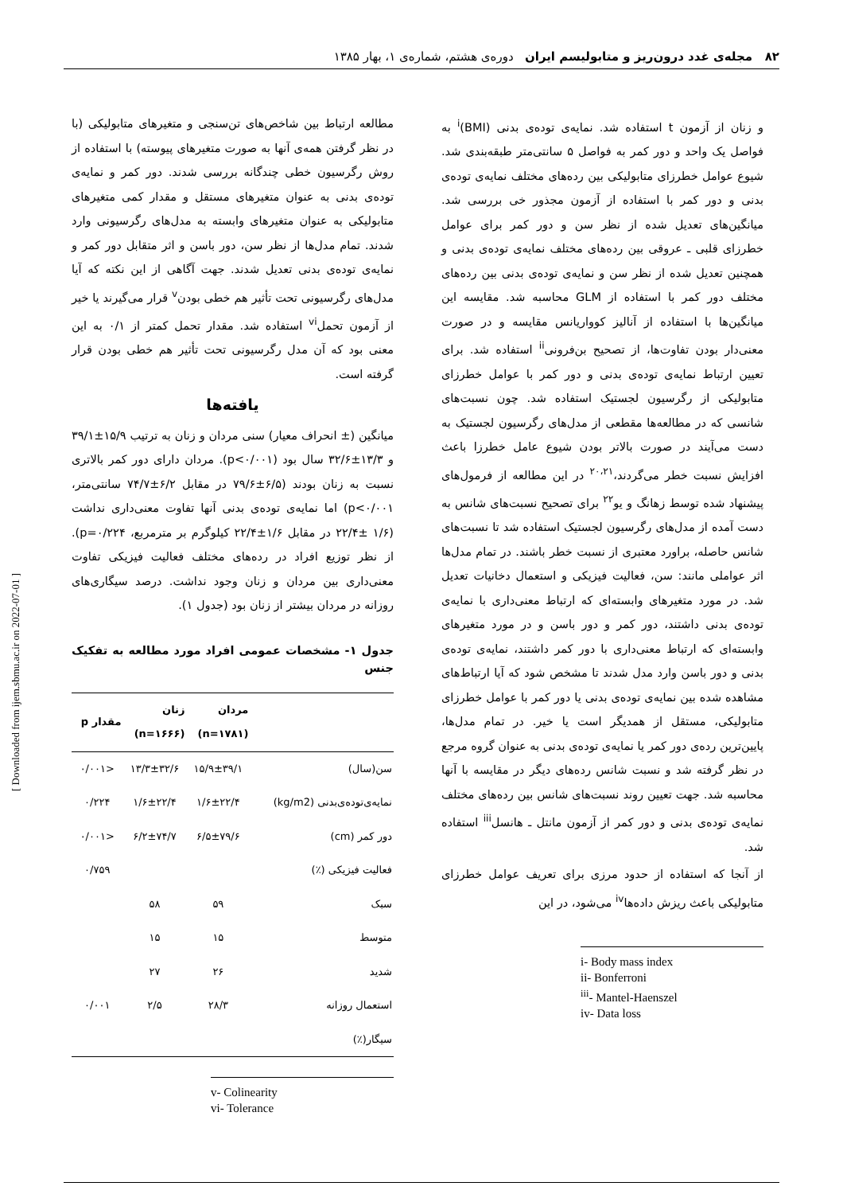۸۲ مجله‌ی غدد درون‌ریز و متابولیسم ایران دوره‌ی هشتم، شماره‌ی ۱، بهار ۱۳۸۵
و زنان از آزمون t استفاده شد. نمایه‌ی توده‌ی بدنی (BMI)<sup>i</sup> به فواصل یک واحد و دور کمر به فواصل ۵ سانتی‌متر طبقه‌بندی شد. شیوع عوامل خطرزای متابولیکی بین رده‌های مختلف نمایه‌ی توده‌ی بدنی و دور کمر با استفاده از آزمون مجذور خی بررسی شد. میانگین‌های تعدیل شده از نظر سن و دور کمر برای عوامل خطرزای قلبی ـ عروقی بین رده‌های مختلف نمایه‌ی توده‌ی بدنی و همچنین تعدیل شده از نظر سن و نمایه‌ی توده‌ی بدنی بین رده‌های مختلف دور کمر با استفاده از GLM محاسبه شد. مقایسه این میانگین‌ها با استفاده از آنالیز کوواریانس مقایسه و در صورت معنی‌دار بودن تفاوت‌ها، از تصحیح بن‌فرونی<sup>ii</sup> استفاده شد. برای تعیین ارتباط نمایه‌ی توده‌ی بدنی و دور کمر با عوامل خطرزای متابولیکی از رگرسیون لجستیک استفاده شد. چون نسبت‌های شانسی که در مطالعه‌ها مقطعی از مدل‌های رگرسیون لجستیک به دست می‌آیند در صورت بالاتر بودن شیوع عامل خطرزا باعث افزایش نسبت خطر می‌گردند،<sup>۲۰،۲۱</sup> در این مطالعه از فرمول‌های پیشنهاد شده توسط زهانگ و یو<sup>۲۲</sup> برای تصحیح نسبت‌های شانس به دست آمده از مدل‌های رگرسیون لجستیک استفاده شد تا نسبت‌های شانس حاصله، براورد معتبری از نسبت خطر باشند. در تمام مدل‌ها اثر عواملی مانند: سن، فعالیت فیزیکی و استعمال دخانیات تعدیل شد. در مورد متغیرهای وابسته‌ای که ارتباط معنی‌داری با نمایه‌ی توده‌ی بدنی داشتند، دور کمر و دور باسن و در مورد متغیرهای وابسته‌ای که ارتباط معنی‌داری با دور کمر داشتند، نمایه‌ی توده‌ی بدنی و دور باسن وارد مدل شدند تا مشخص شود که آیا ارتباط‌های مشاهده شده بین نمایه‌ی توده‌ی بدنی یا دور کمر با عوامل خطرزای متابولیکی، مستقل از همدیگر است یا خیر. در تمام مدل‌ها، پایین‌ترین رده‌ی دور کمر یا نمایه‌ی توده‌ی بدنی به عنوان گروه مرجع در نظر گرفته شد و نسبت شانس رده‌های دیگر در مقایسه با آنها محاسبه شد. جهت تعیین روند نسبت‌های شانس بین رده‌های مختلف نمایه‌ی توده‌ی بدنی و دور کمر از آزمون مانتل ـ هانسل<sup>iii</sup> استفاده شد.
از آنجا که استفاده از حدود مرزی برای تعریف عوامل خطرزای متابولیکی باعث ریزش داده‌ها<sup>iv</sup> می‌شود، در این
i- Body mass index
ii- Bonferroni
<sup>iii</sup>- Mantel-Haenszel
iv- Data loss
مطالعه ارتباط بین شاخص‌های تن‌سنجی و متغیرهای متابولیکی (با در نظر گرفتن همه‌ی آنها به صورت متغیرهای پیوسته) با استفاده از روش رگرسیون خطی چندگانه بررسی شدند. دور کمر و نمایه‌ی توده‌ی بدنی به عنوان متغیرهای مستقل و مقدار کمی متغیرهای متابولیکی به عنوان متغیرهای وابسته به مدل‌های رگرسیونی وارد شدند. تمام مدل‌ها از نظر سن، دور باسن و اثر متقابل دور کمر و نمایه‌ی توده‌ی بدنی تعدیل شدند. جهت آگاهی از این نکته که آیا مدل‌های رگرسیونی تحت تأثیر هم خطی بودن<sup>v</sup> قرار می‌گیرند یا خیر از آزمون تحمل<sup>vi</sup> استفاده شد. مقدار تحمل کمتر از ۰/۱ به این معنی بود که آن مدل رگرسیونی تحت تأثیر هم خطی بودن قرار گرفته است.
یافته‌ها
میانگین (± انحراف معیار) سنی مردان و زنان به ترتیب ۱۵/۹±۳۹/۱ و ۱۳/۳±۳۲/۶ سال بود (p<۰/۰۰۱). مردان دارای دور کمر بالاتری نسبت به زنان بودند (۶/۵±۷۹/۶ در مقابل ۶/۲±۷۴/۷ سانتی‌متر، p<۰/۰۰۱) اما نمایه‌ی توده‌ی بدنی آنها تفاوت معنی‌داری نداشت (۱/۶ ±۲۲/۴ در مقابل ۱/۶±۲۲/۴ کیلوگرم بر مترمربع، p=۰/۲۲۴). از نظر توزیع افراد در رده‌های مختلف فعالیت فیزیکی تفاوت معنی‌داری بین مردان و زنان وجود نداشت. درصد سیگاری‌های روزانه در مردان بیشتر از زنان بود (جدول ۱).
جدول ۱- مشخصات عمومی افراد مورد مطالعه به تفکیک جنس
| | مردان (n=۱۷۸۱) | زنان (n=۱۶۶۶) | مقدار p |
| --- | --- | --- | --- |
| سن(سال) | ۱۵/۹±۳۹/۱ | ۱۳/۳±۳۲/۶ | <۰/۰۰۱ |
| نمایه‌ی‌توده‌ی‌بدنی (kg/m2) | ۱/۶±۲۲/۴ | ۱/۶±۲۲/۴ | ۰/۲۲۴ |
| دور کمر (cm) | ۶/۵±۷۹/۶ | ۶/۲±۷۴/۷ | <۰/۰۰۱ |
| فعالیت فیزیکی (٪) | | | ۰/۷۵۹ |
| سبک | ۵۹ | ۵۸ | |
| متوسط | ۱۵ | ۱۵ | |
| شدید | ۲۶ | ۲۷ | |
| استعمال روزانه | ۲۸/۳ | ۲/۵ | ۰/۰۰۱ |
| سیگار(٪) | | | |
v- Colinearity
vi- Tolerance
[ Downloaded from ijem.sbmu.ac.ir on 2022-07-01 ]